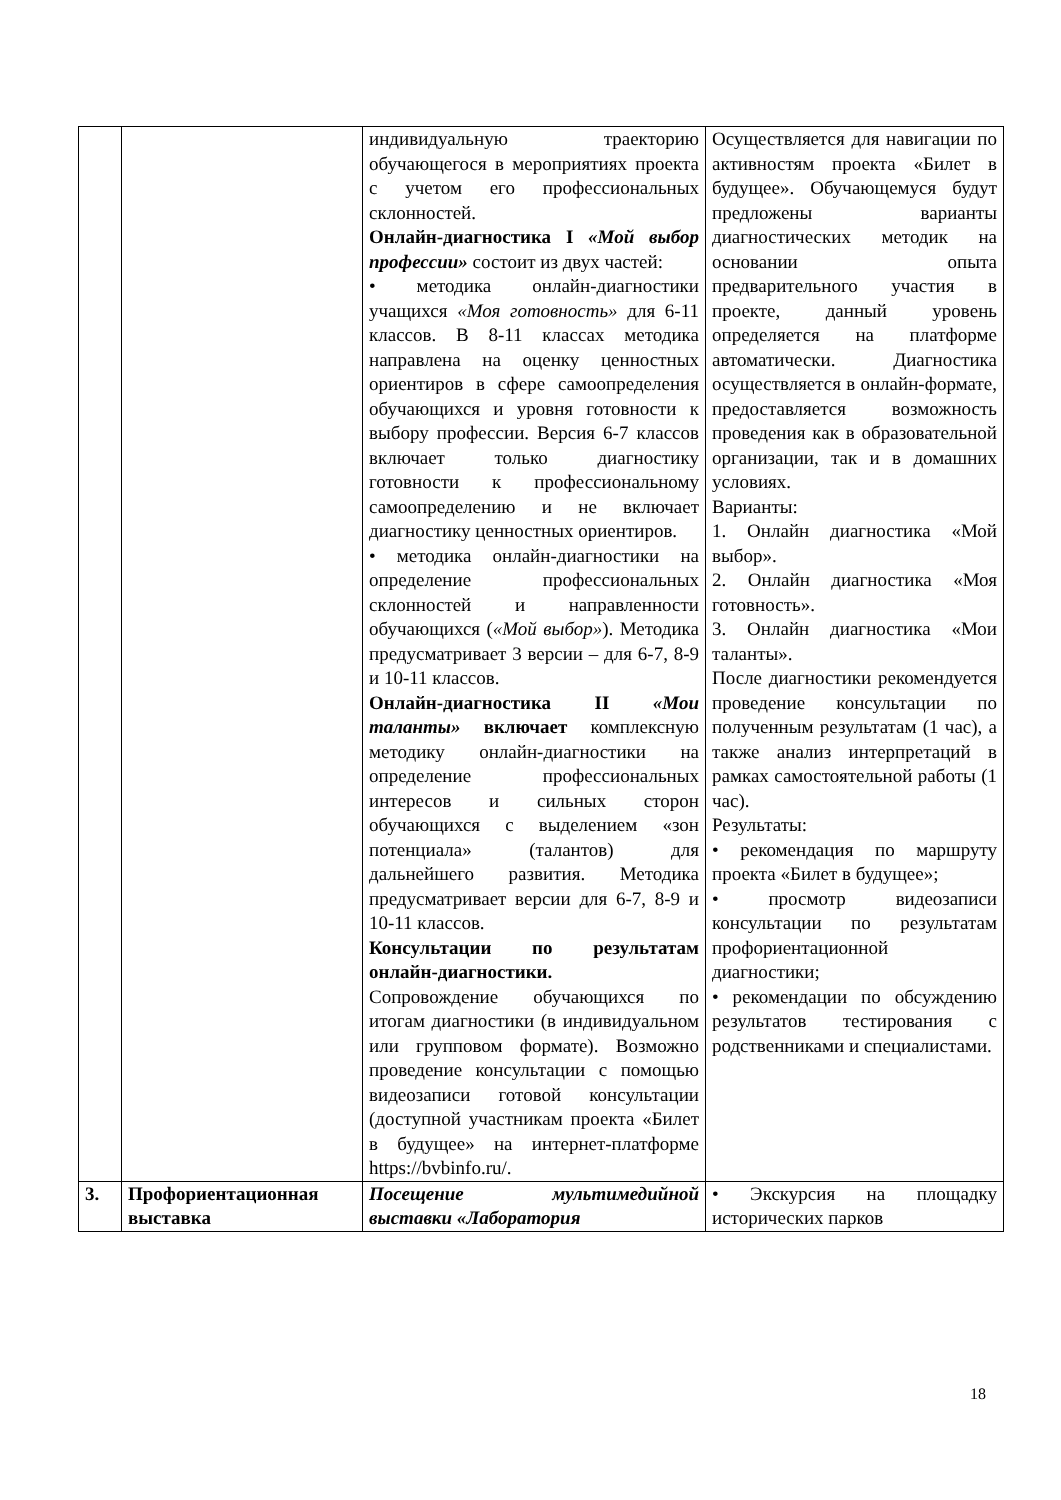| | | индивидуальную траекторию обучающегося в мероприятиях проекта с учетом его профессиональных склонностей. Онлайн-диагностика I «Мой выбор профессии» состоит из двух частей: • методика онлайн-диагностики учащихся «Моя готовность» для 6-11 классов. В 8-11 классах методика направлена на оценку ценностных ориентиров в сфере самоопределения обучающихся и уровня готовности к выбору профессии. Версия 6-7 классов включает только диагностику готовности к профессиональному самоопределению и не включает диагностику ценностных ориентиров. • методика онлайн-диагностики на определение профессиональных склонностей и направленности обучающихся ( «Мой выбор» ). Методика предусматривает 3 версии – для 6-7, 8-9 и 10-11 классов. Онлайн-диагностика II «Мои таланты» включает комплексную методику онлайн-диагностики на определение профессиональных интересов и сильных сторон обучающихся с выделением «зон потенциала» (талантов) для дальнейшего развития. Методика предусматривает версии для 6-7, 8-9 и 10-11 классов. Консультации по результатам онлайн-диагностики. Сопровождение обучающихся по итогам диагностики (в индивидуальном или групповом формате). Возможно проведение консультации с помощью видеозаписи готовой консультации (доступной участникам проекта «Билет в будущее» на интернет-платформе https://bvbinfo.ru/. | Осуществляется для навигации по активностям проекта «Билет в будущее». Обучающемуся будут предложены варианты диагностических методик на основании опыта предварительного участия в проекте, данный уровень определяется на платформе автоматически. Диагностика осуществляется в онлайн-формате, предоставляется возможность проведения как в образовательной организации, так и в домашних условиях. Варианты: 1. Онлайн диагностика «Мой выбор». 2. Онлайн диагностика «Моя готовность». 3. Онлайн диагностика «Мои таланты». После диагностики рекомендуется проведение консультации по полученным результатам (1 час), а также анализ интерпретаций в рамках самостоятельной работы (1 час). Результаты: • рекомендация по маршруту проекта «Билет в будущее»; • просмотр видеозаписи консультации по результатам профориентационной диагностики; • рекомендации по обсуждению результатов тестирования с родственниками и специалистами. |
| 3. | Профориентационная выставка | Посещение мультимедийной выставки «Лаборатория | • Экскурсия на площадку исторических парков |
18